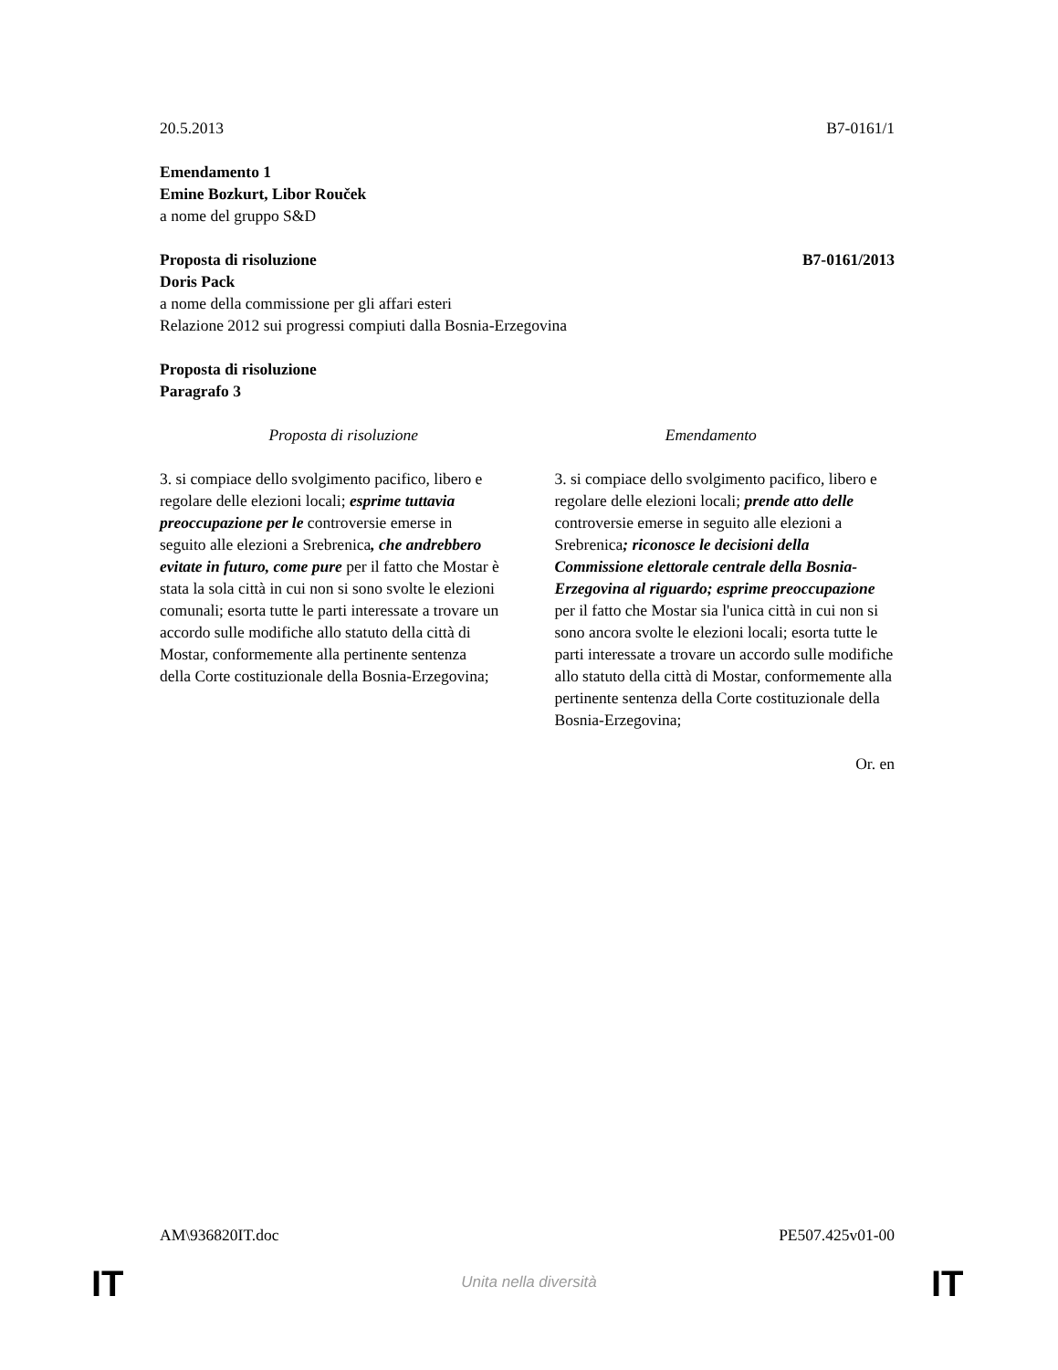20.5.2013 B7-0161/1
Emendamento 1
Emine Bozkurt, Libor Rouček
a nome del gruppo S&D
Proposta di risoluzione B7-0161/2013
Doris Pack
a nome della commissione per gli affari esteri
Relazione 2012 sui progressi compiuti dalla Bosnia-Erzegovina
Proposta di risoluzione
Paragrafo 3
| Proposta di risoluzione | Emendamento |
| --- | --- |
| 3. si compiace dello svolgimento pacifico, libero e regolare delle elezioni locali; esprime tuttavia preoccupazione per le controversie emerse in seguito alle elezioni a Srebrenica , che andrebbero evitate in futuro, come pure per il fatto che Mostar è stata la sola città in cui non si sono svolte le elezioni comunali; esorta tutte le parti interessate a trovare un accordo sulle modifiche allo statuto della città di Mostar, conformemente alla pertinente sentenza della Corte costituzionale della Bosnia-Erzegovina; | 3. si compiace dello svolgimento pacifico, libero e regolare delle elezioni locali; prende atto delle controversie emerse in seguito alle elezioni a Srebrenica ; riconosce le decisioni della Commissione elettorale centrale della Bosnia-Erzegovina al riguardo; esprime preoccupazione per il fatto che Mostar sia l'unica città in cui non si sono ancora svolte le elezioni locali; esorta tutte le parti interessate a trovare un accordo sulle modifiche allo statuto della città di Mostar, conformemente alla pertinente sentenza della Corte costituzionale della Bosnia-Erzegovina; |
Or. en
AM\936820IT.doc PE507.425v01-00
IT
Unita nella diversità IT